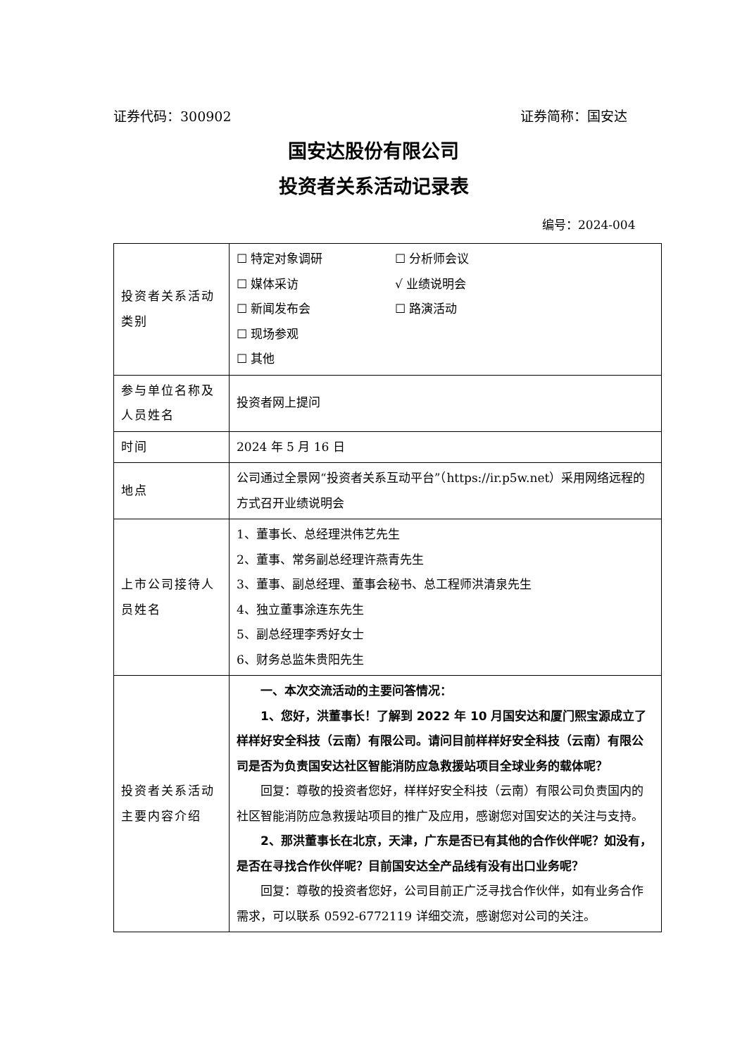证券代码：300902 证券简称：国安达
国安达股份有限公司
投资者关系活动记录表
编号：2024-004
| 投资者关系活动类别 | ☐ 特定对象调研 ☐ 分析师会议 ☐ 媒体采访 √ 业绩说明会 ☐ 新闻发布会 ☐ 路演活动 ☐ 现场参观 ☐ 其他 |
| 参与单位名称及人员姓名 | 投资者网上提问 |
| 时间 | 2024 年 5 月 16 日 |
| 地点 | 公司通过全景网“投资者关系互动平台”（https://ir.p5w.net）采用网络远程的方式召开业绩说明会 |
| 上市公司接待人员姓名 | 1、董事长、总经理洪伟艺先生 2、董事、常务副总经理许燕青先生 3、董事、副总经理、董事会秘书、总工程师洪清泉先生 4、独立董事涂连东先生 5、副总经理李秀好女士 6、财务总监朱贵阳先生 |
| 投资者关系活动主要内容介绍 | 一、本次交流活动的主要问答情况： 1、您好，洪董事长！了解到 2022 年 10 月国安达和厦门熙宝源成立了样样好安全科技（云南）有限公司。请问目前样样好安全科技（云南）有限公司是否为负责国安达社区智能消防应急救援站项目全球业务的载体呢？ 回复：尊敬的投资者您好，样样好安全科技（云南）有限公司负责国内的社区智能消防应急救援站项目的推广及应用，感谢您对国安达的关注与支持。 2、那洪董事长在北京，天津，广东是否已有其他的合作伙伴呢？如没有，是否在寻找合作伙伴呢？目前国安达全产品线有没有出口业务呢？ 回复：尊敬的投资者您好，公司目前正广泛寻找合作伙伴，如有业务合作需求，可以联系 0592-6772119 详细交流，感谢您对公司的关注。 |